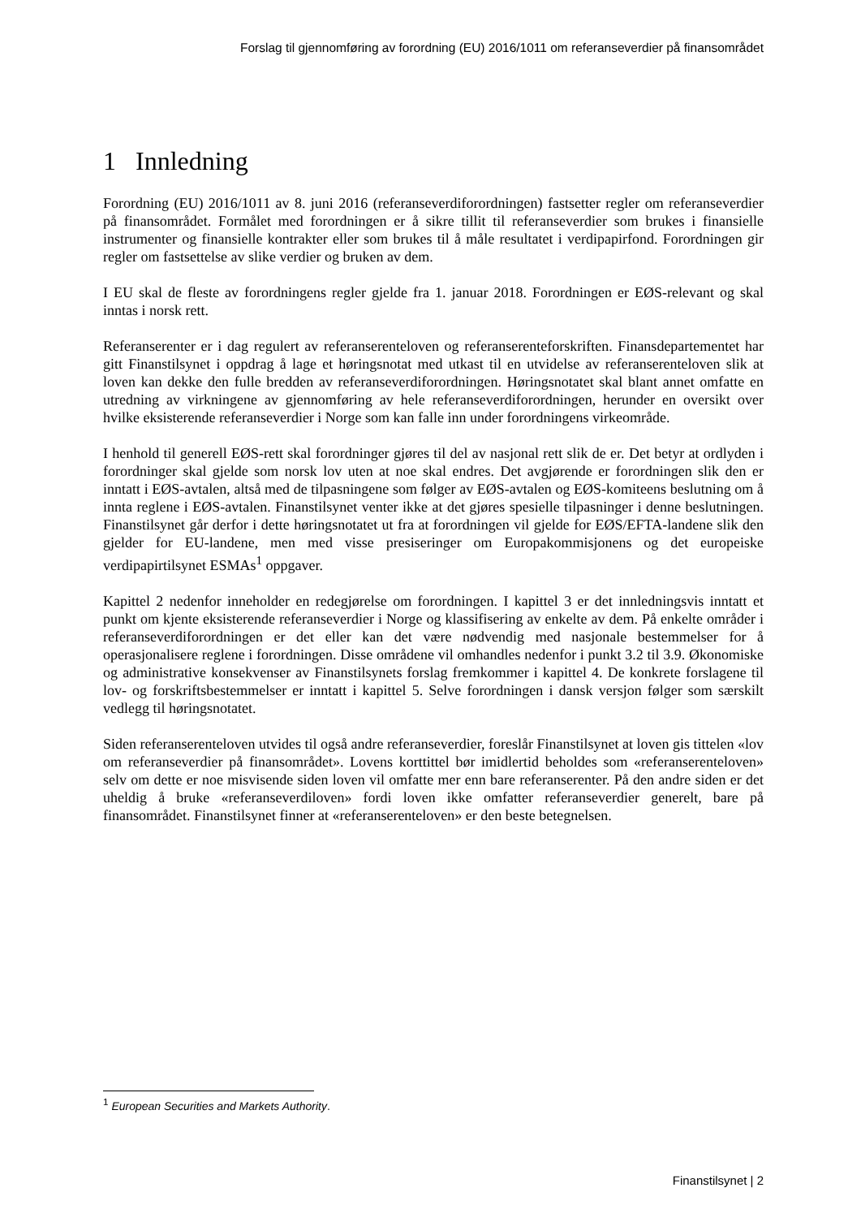Forslag til gjennomføring av forordning (EU) 2016/1011 om referanseverdier på finansområdet
1 Innledning
Forordning (EU) 2016/1011 av 8. juni 2016 (referanseverdiforordningen) fastsetter regler om referanseverdier på finansområdet. Formålet med forordningen er å sikre tillit til referanse­verdier som brukes i finansielle instrumenter og finansielle kontrakter eller som brukes til å måle resultatet i verdipapirfond. Forordningen gir regler om fastsettelse av slike verdier og bruken av dem.
I EU skal de fleste av forordningens regler gjelde fra 1. januar 2018. Forordningen er EØS-relevant og skal inntas i norsk rett.
Referanserenter er i dag regulert av referanserenteloven og referanserenteforskriften. Finans­departementet har gitt Finanstilsynet i oppdrag å lage et høringsnotat med utkast til en utvid­else av referanserenteloven slik at loven kan dekke den fulle bredden av referanseverdi­forordningen. Høringsnotatet skal blant annet omfatte en utredning av virkningene av gjennomføring av hele referanseverdiforordningen, herunder en oversikt over hvilke eksisterende referanseverdier i Norge som kan falle inn under forordningens virkeområde.
I henhold til generell EØS-rett skal forordninger gjøres til del av nasjonal rett slik de er. Det betyr at ordlyden i forordninger skal gjelde som norsk lov uten at noe skal endres. Det avgjørende er forordningen slik den er inntatt i EØS-avtalen, altså med de tilpasningene som følger av EØS-avtalen og EØS-komiteens beslutning om å innta reglene i EØS-avtalen. Finanstilsynet venter ikke at det gjøres spesielle tilpasninger i denne beslutningen. Finans­tilsynet går derfor i dette høringsnotatet ut fra at forordningen vil gjelde for EØS/EFTA-landene slik den gjelder for EU-landene, men med visse presiseringer om Europa­kommisjonens og det europeiske verdipapirtilsynet ESMAs<sup>1</sup> oppgaver.
Kapittel 2 nedenfor inneholder en redegjørelse om forordningen. I kapittel 3 er det innled­ningsvis inntatt et punkt om kjente eksisterende referanseverdier i Norge og klassifisering av enkelte av dem. På enkelte områder i referanseverdiforordningen er det eller kan det være nødvendig med nasjonale bestemmelser for å operasjonalisere reglene i forordningen. Disse områdene vil omhandles nedenfor i punkt 3.2 til 3.9. Økonomiske og administrative konse­kvenser av Finanstilsynets forslag fremkommer i kapittel 4. De konkrete forslagene til lov- og forskriftsbestemmelser er inntatt i kapittel 5. Selve forordningen i dansk versjon følger som særskilt vedlegg til høringsnotatet.
Siden referanserenteloven utvides til også andre referanseverdier, foreslår Finanstilsynet at loven gis tittelen «lov om referanseverdier på finansområdet». Lovens korttittel bør imidlertid beholdes som «referanserenteloven» selv om dette er noe misvisende siden loven vil omfatte mer enn bare referanserenter. På den andre siden er det uheldig å bruke «referanseverdiloven» fordi loven ikke omfatter referanseverdier generelt, bare på finansområdet. Finanstilsynet finner at «referanserenteloven» er den beste betegnelsen.
<sup>1</sup> European Securities and Markets Authority.
Finanstilsynet | 2